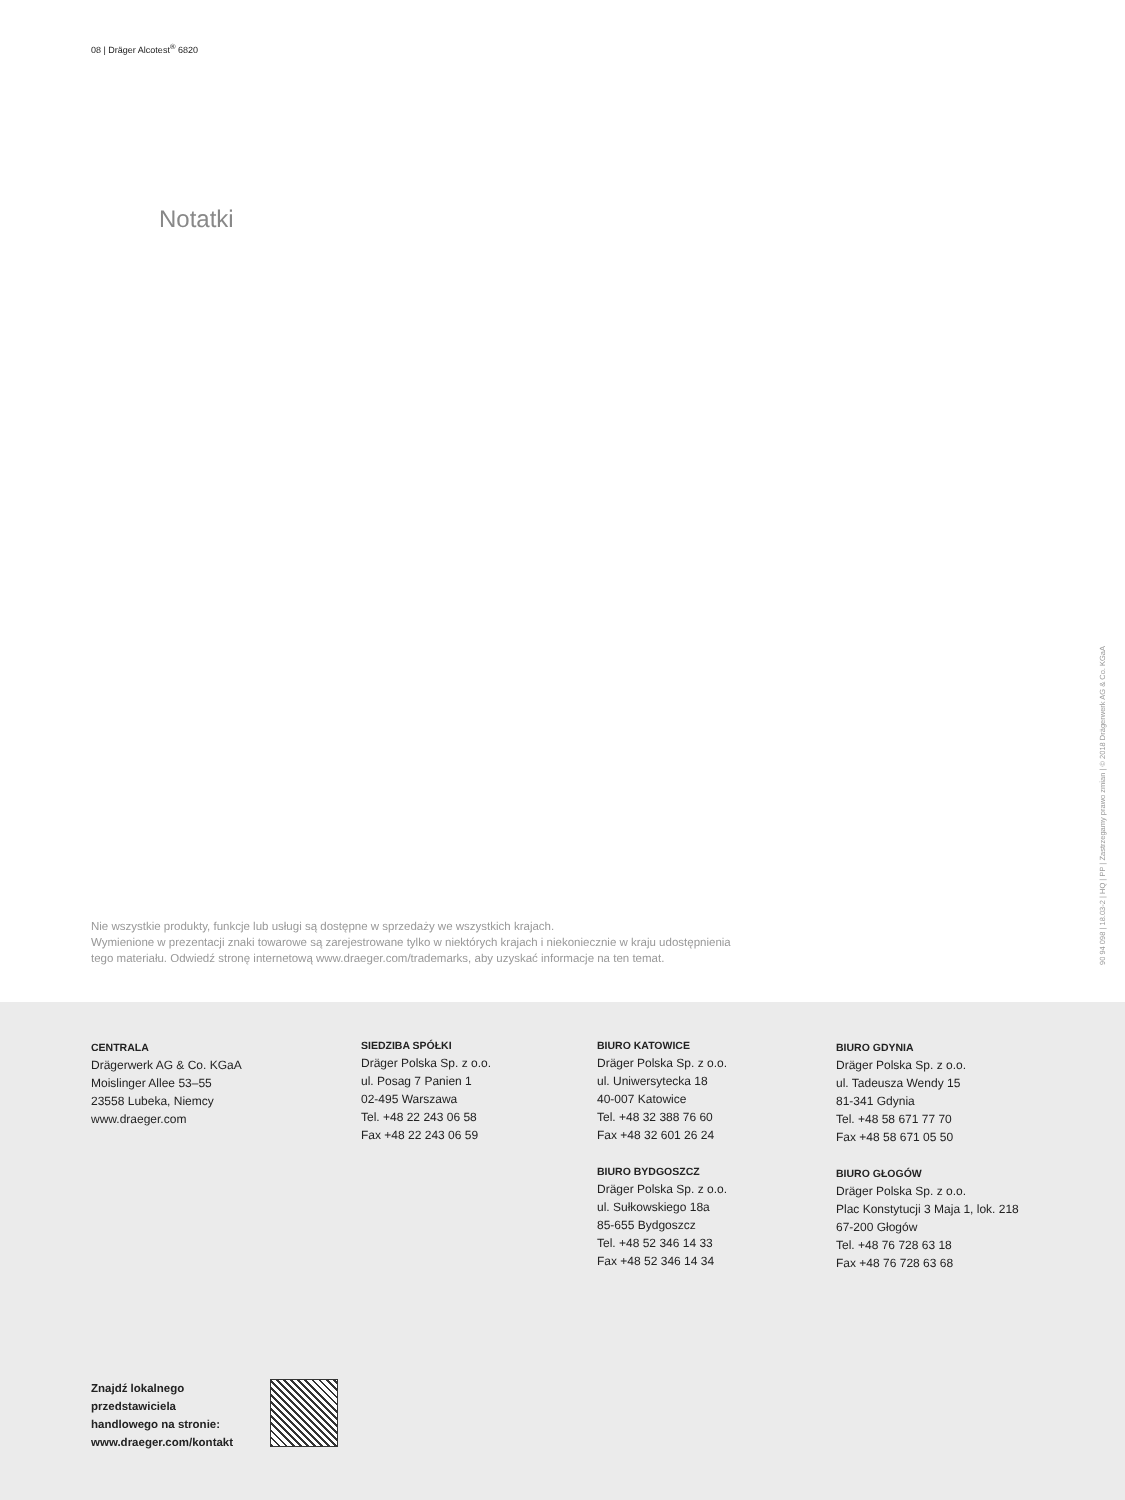08 | Dräger Alcotest<sup>®</sup> 6820
Notatki
Nie wszystkie produkty, funkcje lub usługi są dostępne w sprzedaży we wszystkich krajach.
Wymienione w prezentacji znaki towarowe są zarejestrowane tylko w niektórych krajach i niekoniecznie w kraju udostępnienia
tego materiału. Odwiedź stronę internetową www.draeger.com/trademarks, aby uzyskać informacje na ten temat.
90 94 098 | 18.03-2 | HQ | PP | Zastrzegamy prawo zmian | © 2018 Drägerwerk AG & Co. KGaA
CENTRALA
Drägerwerk AG & Co. KGaA
Moislinger Allee 53–55
23558 Lubeka, Niemcy
www.draeger.com
SIEDZIBA SPÓŁKI
Dräger Polska Sp. z o.o.
ul. Posag 7 Panien 1
02-495 Warszawa
Tel. +48 22 243 06 58
Fax +48 22 243 06 59
BIURO KATOWICE
Dräger Polska Sp. z o.o.
ul. Uniwersytecka 18
40-007 Katowice
Tel. +48 32 388 76 60
Fax +48 32 601 26 24
BIURO BYDGOSZCZ
Dräger Polska Sp. z o.o.
ul. Sułkowskiego 18a
85-655 Bydgoszcz
Tel. +48 52 346 14 33
Fax +48 52 346 14 34
BIURO GDYNIA
Dräger Polska Sp. z o.o.
ul. Tadeusza Wendy 15
81-341 Gdynia
Tel. +48 58 671 77 70
Fax +48 58 671 05 50
BIURO GŁOGÓW
Dräger Polska Sp. z o.o.
Plac Konstytucji 3 Maja 1, lok. 218
67-200 Głogów
Tel. +48 76 728 63 18
Fax +48 76 728 63 68
Znajdź lokalnego
przedstawiciela
handlowego na stronie:
www.draeger.com/kontakt